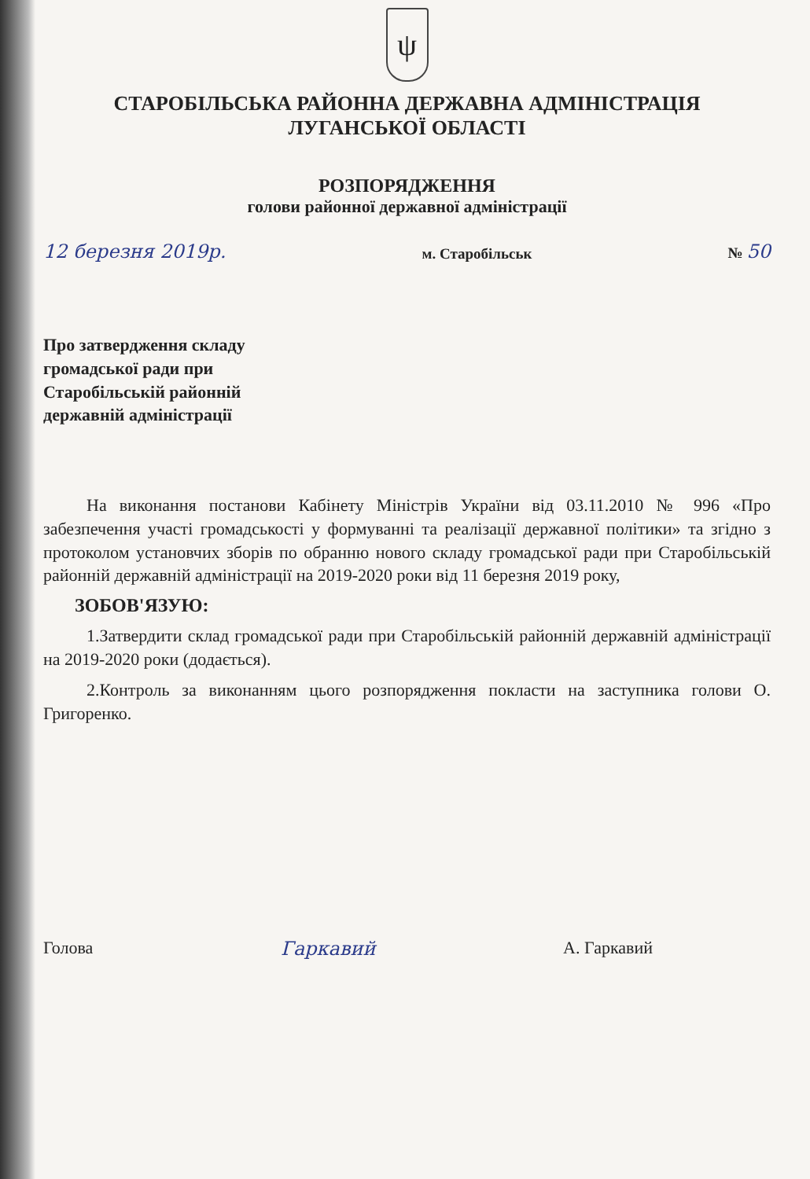ψ
СТАРОБІЛЬСЬКА РАЙОННА ДЕРЖАВНА АДМІНІСТРАЦІЯ
ЛУГАНСЬКОЇ ОБЛАСТІ
РОЗПОРЯДЖЕННЯ
голови районної державної адміністрації
12 березня 2019р. м. Старобільськ № 50
Про затвердження складу
громадської ради при
Старобільській районній
державній адміністрації
На виконання постанови Кабінету Міністрів України від 03.11.2010 № 996 «Про забезпечення участі громадськості у формуванні та реалізації державної політики» та згідно з протоколом установчих зборів по обранню нового складу громадської ради при Старобільській районній державній адміністрації на 2019-2020 роки від 11 березня 2019 року,
ЗОБОВ'ЯЗУЮ:
1.Затвердити склад громадської ради при Старобільській районній державній адміністрації на 2019-2020 роки (додається).
2.Контроль за виконанням цього розпорядження покласти на заступника голови О. Григоренко.
Голова Гаркавий А. Гаркавий